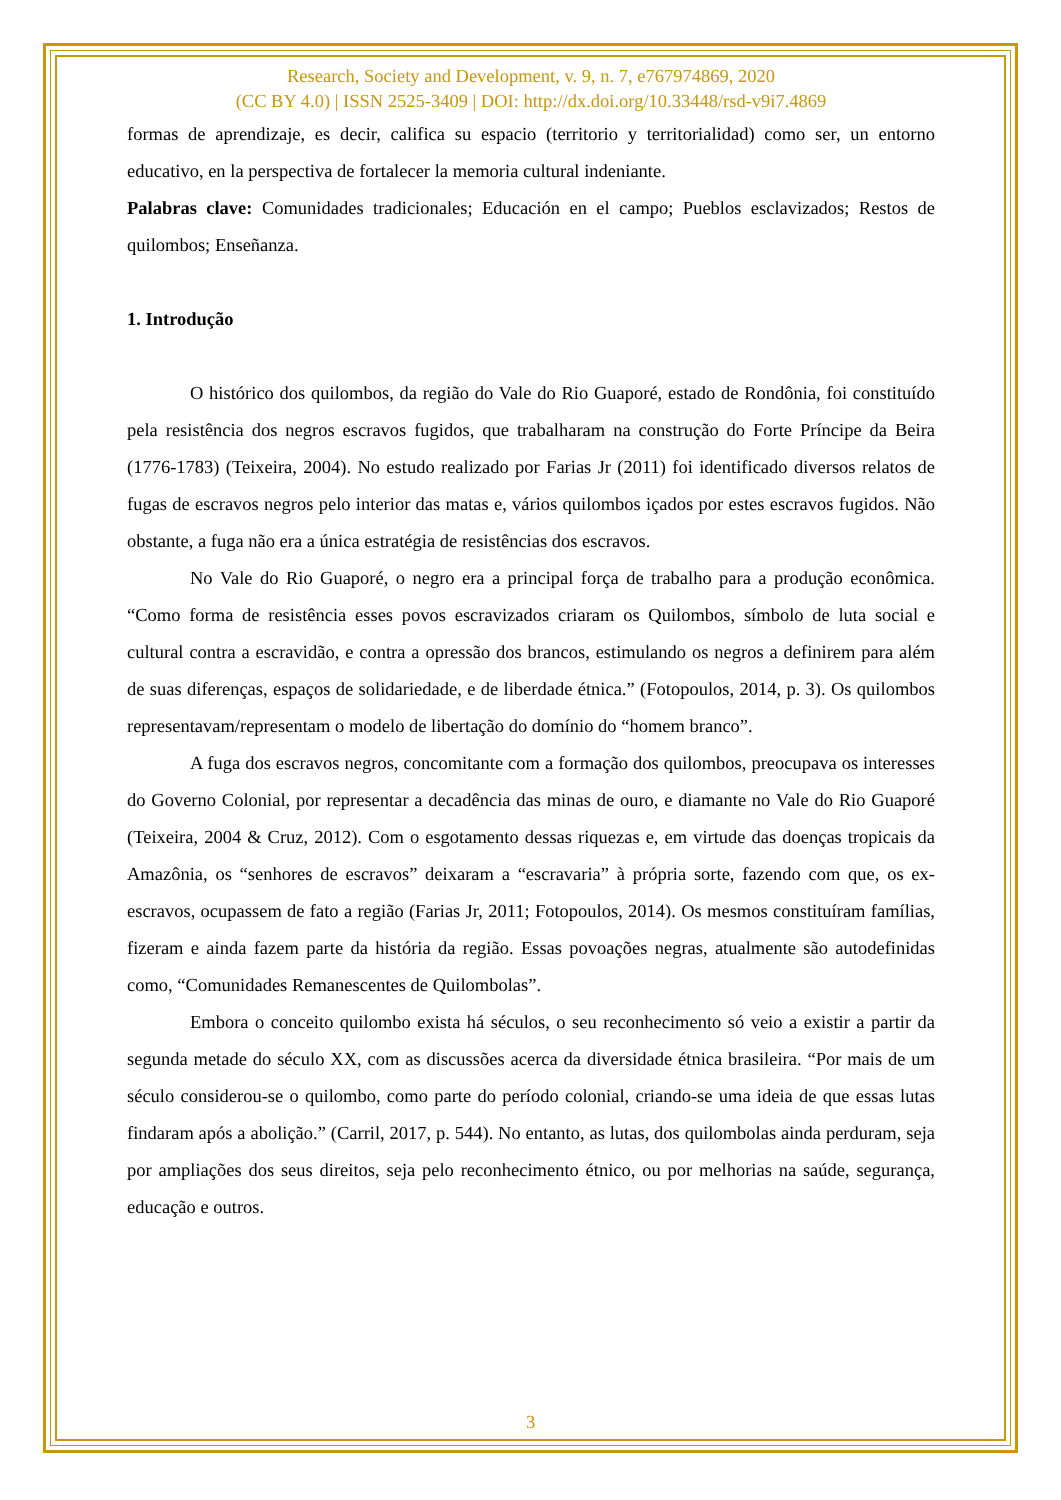Research, Society and Development, v. 9, n. 7, e767974869, 2020
(CC BY 4.0) | ISSN 2525-3409 | DOI: http://dx.doi.org/10.33448/rsd-v9i7.4869
formas de aprendizaje, es decir, califica su espacio (territorio y territorialidad) como ser, un entorno educativo, en la perspectiva de fortalecer la memoria cultural indeniante.
Palabras clave: Comunidades tradicionales; Educación en el campo; Pueblos esclavizados; Restos de quilombos; Enseñanza.
1. Introdução
O histórico dos quilombos, da região do Vale do Rio Guaporé, estado de Rondônia, foi constituído pela resistência dos negros escravos fugidos, que trabalharam na construção do Forte Príncipe da Beira (1776-1783) (Teixeira, 2004). No estudo realizado por Farias Jr (2011) foi identificado diversos relatos de fugas de escravos negros pelo interior das matas e, vários quilombos içados por estes escravos fugidos. Não obstante, a fuga não era a única estratégia de resistências dos escravos.
No Vale do Rio Guaporé, o negro era a principal força de trabalho para a produção econômica. “Como forma de resistência esses povos escravizados criaram os Quilombos, símbolo de luta social e cultural contra a escravidão, e contra a opressão dos brancos, estimulando os negros a definirem para além de suas diferenças, espaços de solidariedade, e de liberdade étnica.” (Fotopoulos, 2014, p. 3). Os quilombos representavam/representam o modelo de libertação do domínio do “homem branco”.
A fuga dos escravos negros, concomitante com a formação dos quilombos, preocupava os interesses do Governo Colonial, por representar a decadência das minas de ouro, e diamante no Vale do Rio Guaporé (Teixeira, 2004 & Cruz, 2012). Com o esgotamento dessas riquezas e, em virtude das doenças tropicais da Amazônia, os “senhores de escravos” deixaram a “escravaria” à própria sorte, fazendo com que, os ex-escravos, ocupassem de fato a região (Farias Jr, 2011; Fotopoulos, 2014). Os mesmos constituíram famílias, fizeram e ainda fazem parte da história da região. Essas povoações negras, atualmente são autodefinidas como, “Comunidades Remanescentes de Quilombolas”.
Embora o conceito quilombo exista há séculos, o seu reconhecimento só veio a existir a partir da segunda metade do século XX, com as discussões acerca da diversidade étnica brasileira. “Por mais de um século considerou-se o quilombo, como parte do período colonial, criando-se uma ideia de que essas lutas findaram após a abolição.” (Carril, 2017, p. 544). No entanto, as lutas, dos quilombolas ainda perduram, seja por ampliações dos seus direitos, seja pelo reconhecimento étnico, ou por melhorias na saúde, segurança, educação e outros.
3